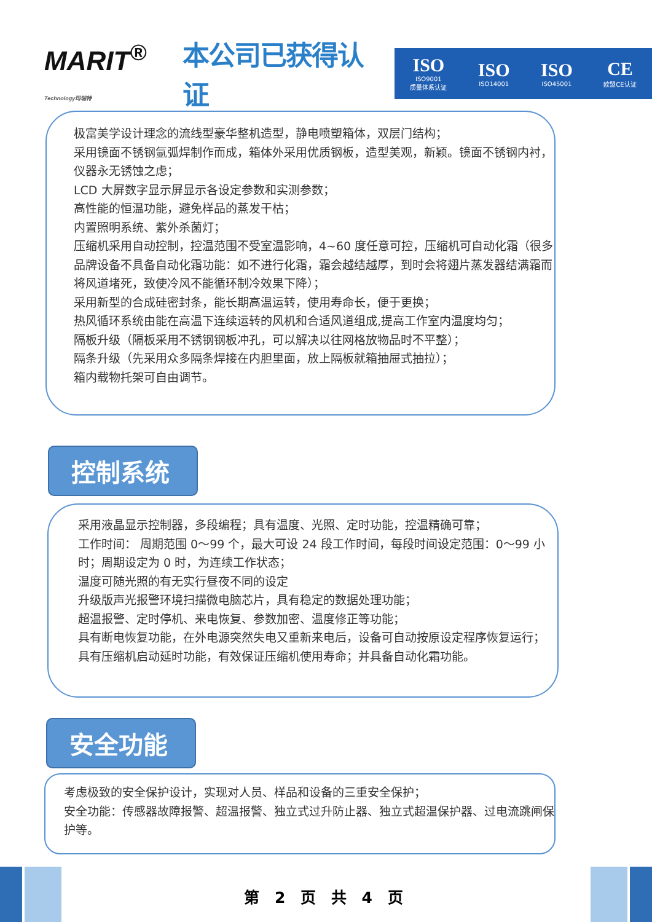MARIT<sup>®</sup>
Technology玛瑞特
本公司已获得认证
ISO
ISO9001
质量体系认证
ISO
ISO14001
ISO
ISO45001
CE
欧盟CE认证
极富美学设计理念的流线型豪华整机造型，静电喷塑箱体，双层门结构；
采用镜面不锈钢氩弧焊制作而成，箱体外采用优质钢板，造型美观，新颖。镜面不锈钢内衬，仪器永无锈蚀之虑；
LCD 大屏数字显示屏显示各设定参数和实测参数；
高性能的恒温功能，避免样品的蒸发干枯；
内置照明系统、紫外杀菌灯；
压缩机采用自动控制，控温范围不受室温影响，4~60 度任意可控，压缩机可自动化霜（很多品牌设备不具备自动化霜功能：如不进行化霜，霜会越结越厚，到时会将翅片蒸发器结满霜而将风道堵死，致使冷风不能循环制冷效果下降）；
采用新型的合成硅密封条，能长期高温运转，使用寿命长，便于更换；
热风循环系统由能在高温下连续运转的风机和合适风道组成,提高工作室内温度均匀；
隔板升级（隔板采用不锈钢钢板冲孔，可以解决以往网格放物品时不平整）；
隔条升级（先采用众多隔条焊接在内胆里面，放上隔板就箱抽屉式抽拉）；
箱内载物托架可自由调节。
控制系统
采用液晶显示控制器，多段编程；具有温度、光照、定时功能，控温精确可靠；
工作时间： 周期范围 0～99 个，最大可设 24 段工作时间，每段时间设定范围：0～99 小时；周期设定为 0 时，为连续工作状态；
温度可随光照的有无实行昼夜不同的设定
升级版声光报警环境扫描微电脑芯片，具有稳定的数据处理功能；
超温报警、定时停机、来电恢复、参数加密、温度修正等功能；
具有断电恢复功能，在外电源突然失电又重新来电后，设备可自动按原设定程序恢复运行；
具有压缩机启动延时功能，有效保证压缩机使用寿命；并具备自动化霜功能。
安全功能
考虑极致的安全保护设计，实现对人员、样品和设备的三重安全保护；
安全功能：传感器故障报警、超温报警、独立式过升防止器、独立式超温保护器、过电流跳闸保护等。
第 2 页 共 4 页